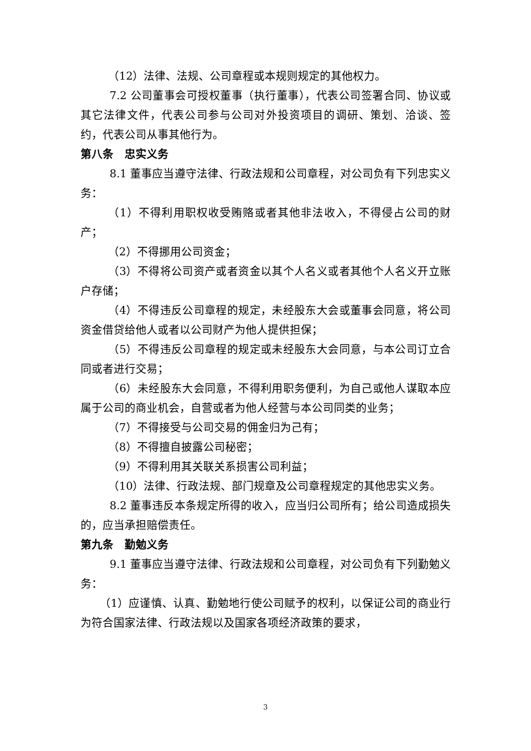（12）法律、法规、公司章程或本规则规定的其他权力。
7.2 公司董事会可授权董事（执行董事），代表公司签署合同、协议或其它法律文件，代表公司参与公司对外投资项目的调研、策划、洽谈、签约，代表公司从事其他行为。
第八条　忠实义务
8.1 董事应当遵守法律、行政法规和公司章程，对公司负有下列忠实义务：
（1）不得利用职权收受贿赂或者其他非法收入，不得侵占公司的财产；
（2）不得挪用公司资金；
（3）不得将公司资产或者资金以其个人名义或者其他个人名义开立账户存储；
（4）不得违反公司章程的规定，未经股东大会或董事会同意，将公司资金借贷给他人或者以公司财产为他人提供担保；
（5）不得违反公司章程的规定或未经股东大会同意，与本公司订立合同或者进行交易；
（6）未经股东大会同意，不得利用职务便利，为自己或他人谋取本应属于公司的商业机会，自营或者为他人经营与本公司同类的业务；
（7）不得接受与公司交易的佣金归为己有；
（8）不得擅自披露公司秘密；
（9）不得利用其关联关系损害公司利益；
（10）法律、行政法规、部门规章及公司章程规定的其他忠实义务。
8.2 董事违反本条规定所得的收入，应当归公司所有；给公司造成损失的，应当承担赔偿责任。
第九条　勤勉义务
9.1 董事应当遵守法律、行政法规和公司章程，对公司负有下列勤勉义务：
（1）应谨慎、认真、勤勉地行使公司赋予的权利，以保证公司的商业行为符合国家法律、行政法规以及国家各项经济政策的要求，
3